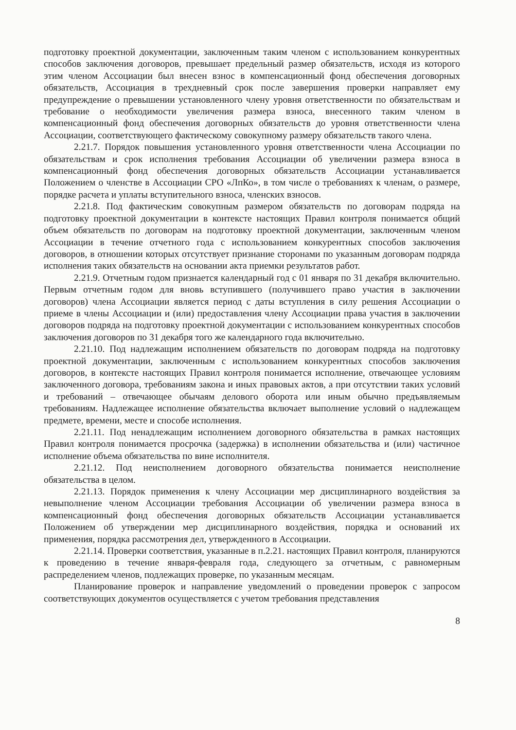подготовку проектной документации, заключенным таким членом с использованием конкурентных способов заключения договоров, превышает предельный размер обязательств, исходя из которого этим членом Ассоциации был внесен взнос в компенсационный фонд обеспечения договорных обязательств, Ассоциация в трехдневный срок после завершения проверки направляет ему предупреждение о превышении установленного члену уровня ответственности по обязательствам и требование о необходимости увеличения размера взноса, внесенного таким членом в компенсационный фонд обеспечения договорных обязательств до уровня ответственности члена Ассоциации, соответствующего фактическому совокупному размеру обязательств такого члена.
2.21.7. Порядок повышения установленного уровня ответственности члена Ассоциации по обязательствам и срок исполнения требования Ассоциации об увеличении размера взноса в компенсационный фонд обеспечения договорных обязательств Ассоциации устанавливается Положением о членстве в Ассоциации СРО «ЛпКо», в том числе о требованиях к членам, о размере, порядке расчета и уплаты вступительного взноса, членских взносов.
2.21.8. Под фактическим совокупным размером обязательств по договорам подряда на подготовку проектной документации в контексте настоящих Правил контроля понимается общий объем обязательств по договорам на подготовку проектной документации, заключенным членом Ассоциации в течение отчетного года с использованием конкурентных способов заключения договоров, в отношении которых отсутствует признание сторонами по указанным договорам подряда исполнения таких обязательств на основании акта приемки результатов работ.
2.21.9. Отчетным годом признается календарный год с 01 января по 31 декабря включительно. Первым отчетным годом для вновь вступившего (получившего право участия в заключении договоров) члена Ассоциации является период с даты вступления в силу решения Ассоциации о приеме в члены Ассоциации и (или) предоставления члену Ассоциации права участия в заключении договоров подряда на подготовку проектной документации с использованием конкурентных способов заключения договоров по 31 декабря того же календарного года включительно.
2.21.10. Под надлежащим исполнением обязательств по договорам подряда на подготовку проектной документации, заключенным с использованием конкурентных способов заключения договоров, в контексте настоящих Правил контроля понимается исполнение, отвечающее условиям заключенного договора, требованиям закона и иных правовых актов, а при отсутствии таких условий и требований – отвечающее обычаям делового оборота или иным обычно предъявляемым требованиям. Надлежащее исполнение обязательства включает выполнение условий о надлежащем предмете, времени, месте и способе исполнения.
2.21.11. Под ненадлежащим исполнением договорного обязательства в рамках настоящих Правил контроля понимается просрочка (задержка) в исполнении обязательства и (или) частичное исполнение объема обязательства по вине исполнителя.
2.21.12. Под неисполнением договорного обязательства понимается неисполнение обязательства в целом.
2.21.13. Порядок применения к члену Ассоциации мер дисциплинарного воздействия за невыполнение членом Ассоциации требования Ассоциации об увеличении размера взноса в компенсационный фонд обеспечения договорных обязательств Ассоциации устанавливается Положением об утверждении мер дисциплинарного воздействия, порядка и оснований их применения, порядка рассмотрения дел, утвержденного в Ассоциации.
2.21.14. Проверки соответствия, указанные в п.2.21. настоящих Правил контроля, планируются к проведению в течение января-февраля года, следующего за отчетным, с равномерным распределением членов, подлежащих проверке, по указанным месяцам.
Планирование проверок и направление уведомлений о проведении проверок с запросом соответствующих документов осуществляется с учетом требования представления
8